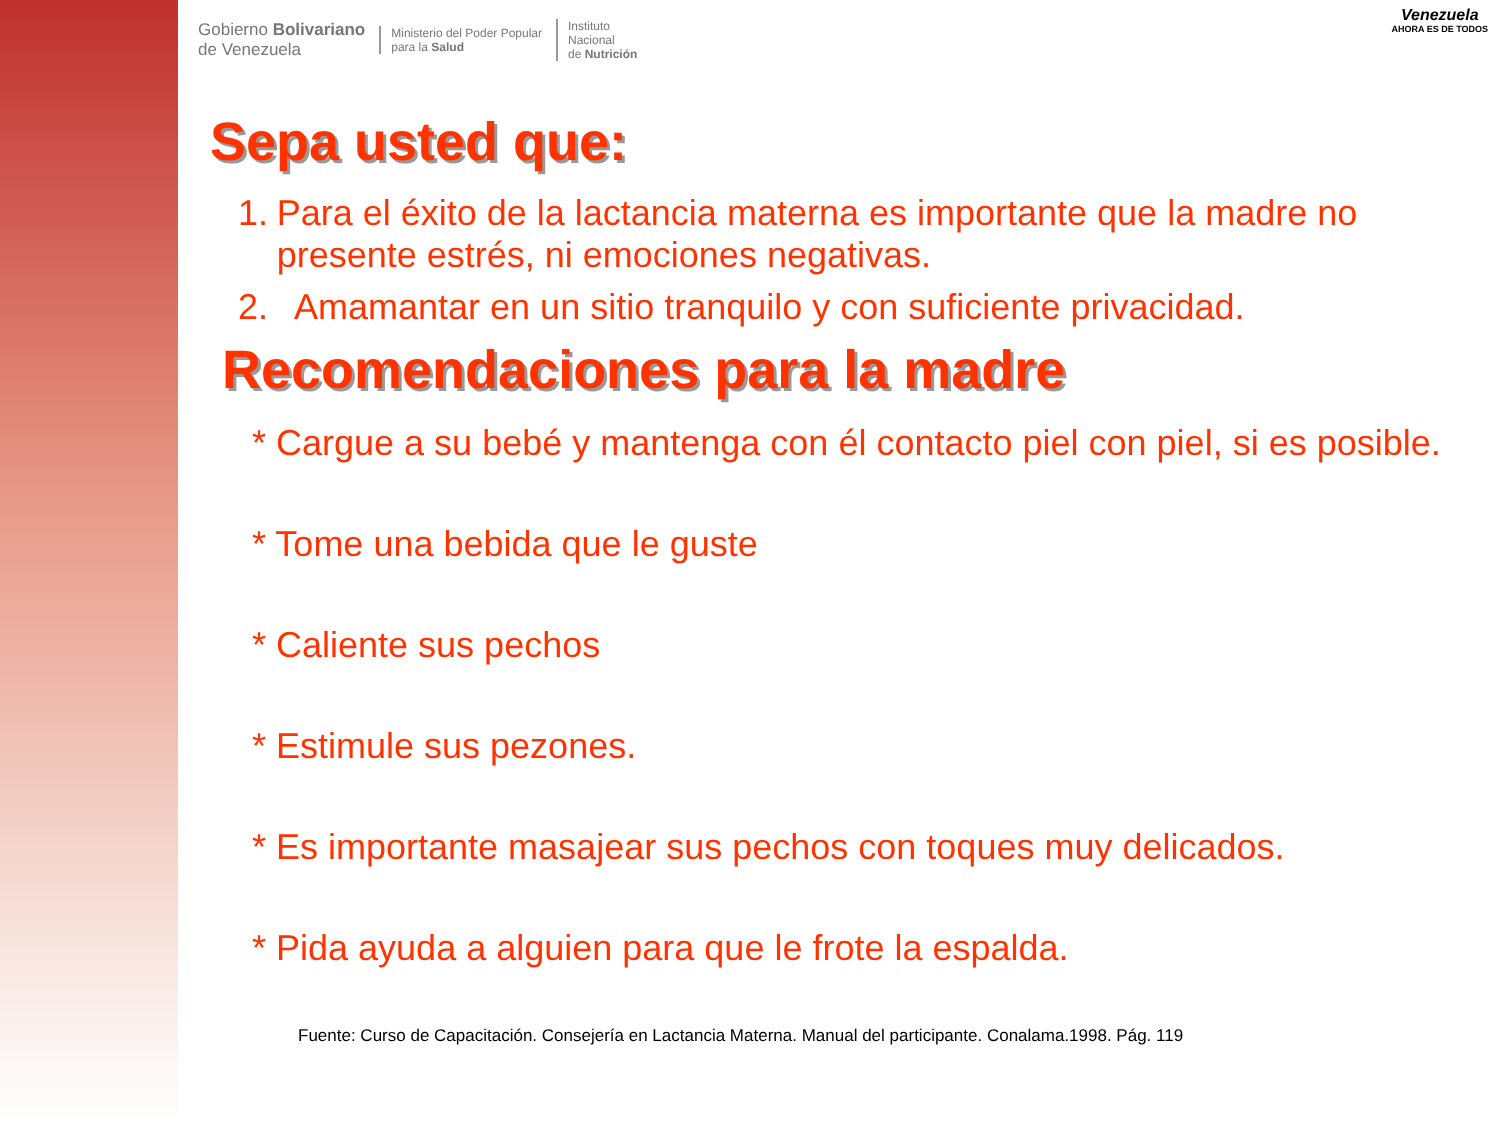Gobierno Bolivariano
de Venezuela
Ministerio del Poder Popular
para la Salud
Instituto
Nacional
de Nutrición
Venezuela
AHORA ES DE TODOS
Sepa usted que:
1. Para el éxito de la lactancia materna es importante que la madre no presente estrés, ni emociones negativas.
2. Amamantar en un sitio tranquilo y con suficiente privacidad.
Recomendaciones para la madre
* Cargue a su bebé y mantenga con él contacto piel con piel, si es posible.
* Tome una bebida que le guste
* Caliente sus pechos
* Estimule sus pezones.
* Es importante masajear sus pechos con toques muy delicados.
* Pida ayuda a alguien para que le frote la espalda.
Fuente: Curso de Capacitación. Consejería en Lactancia Materna. Manual del participante. Conalama.1998. Pág. 119